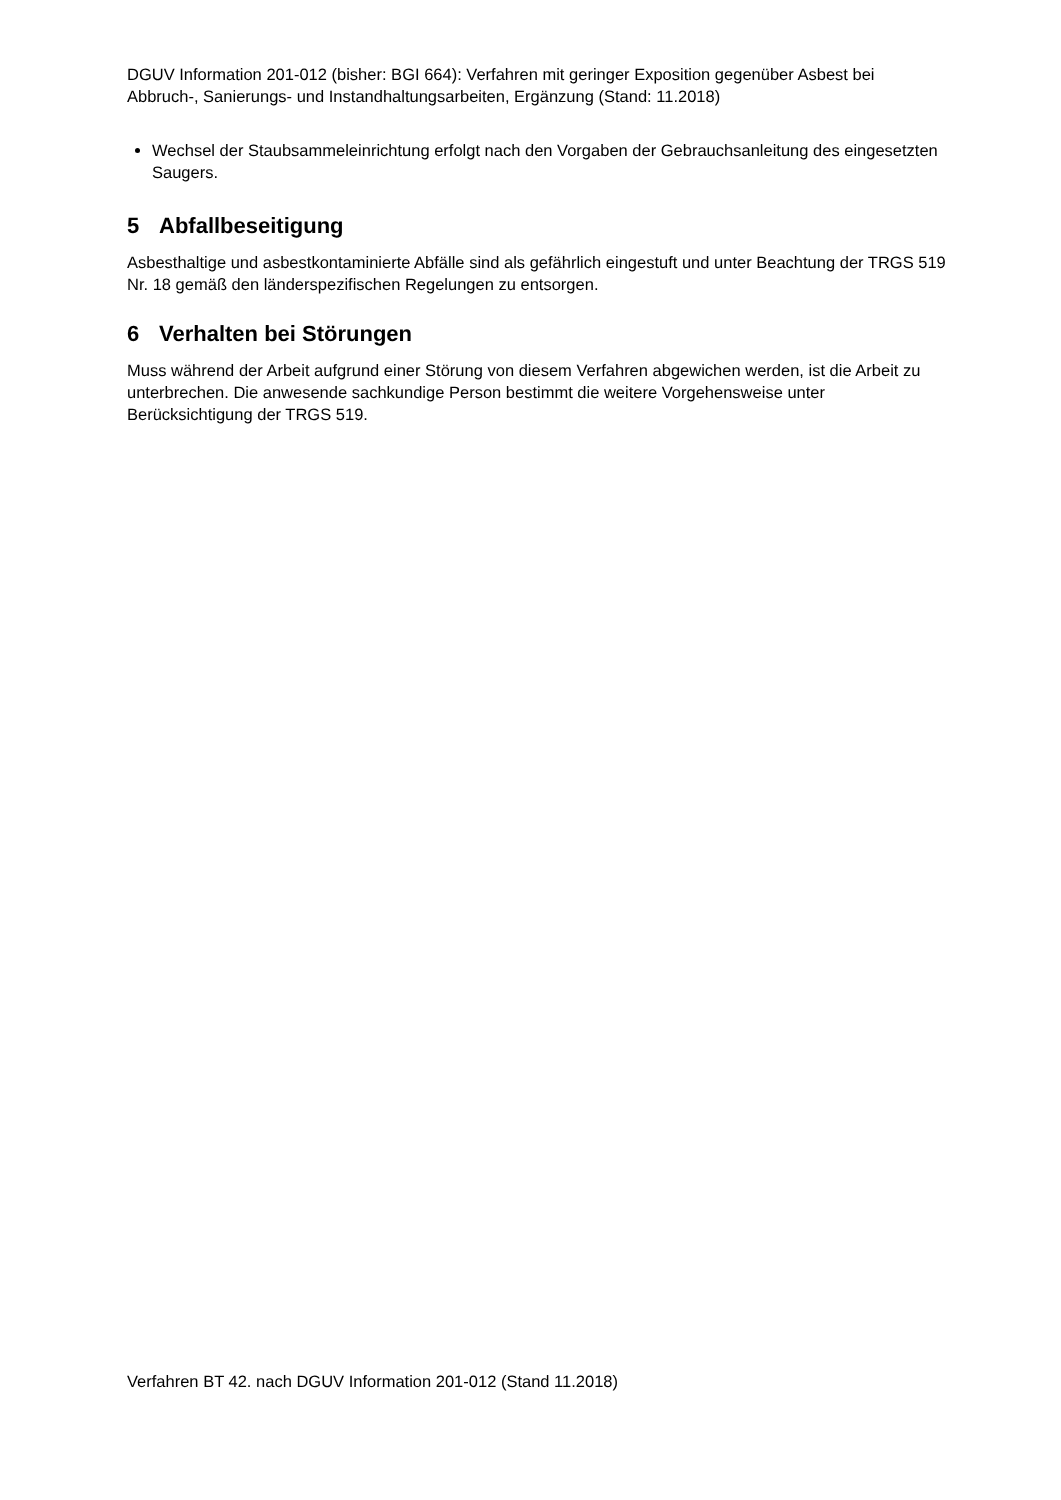DGUV Information 201-012 (bisher: BGI 664): Verfahren mit geringer Exposition gegenüber Asbest bei Abbruch-, Sanierungs- und Instandhaltungsarbeiten, Ergänzung (Stand: 11.2018)
Wechsel der Staubsammeleinrichtung erfolgt nach den Vorgaben der Gebrauchsanleitung des eingesetzten Saugers.
5 Abfallbeseitigung
Asbesthaltige und asbestkontaminierte Abfälle sind als gefährlich eingestuft und unter Beachtung der TRGS 519 Nr. 18 gemäß den länderspezifischen Regelungen zu entsorgen.
6 Verhalten bei Störungen
Muss während der Arbeit aufgrund einer Störung von diesem Verfahren abgewichen werden, ist die Arbeit zu unterbrechen. Die anwesende sachkundige Person bestimmt die weitere Vorgehensweise unter Berücksichtigung der TRGS 519.
Verfahren BT 42. nach DGUV Information 201-012 (Stand 11.2018)